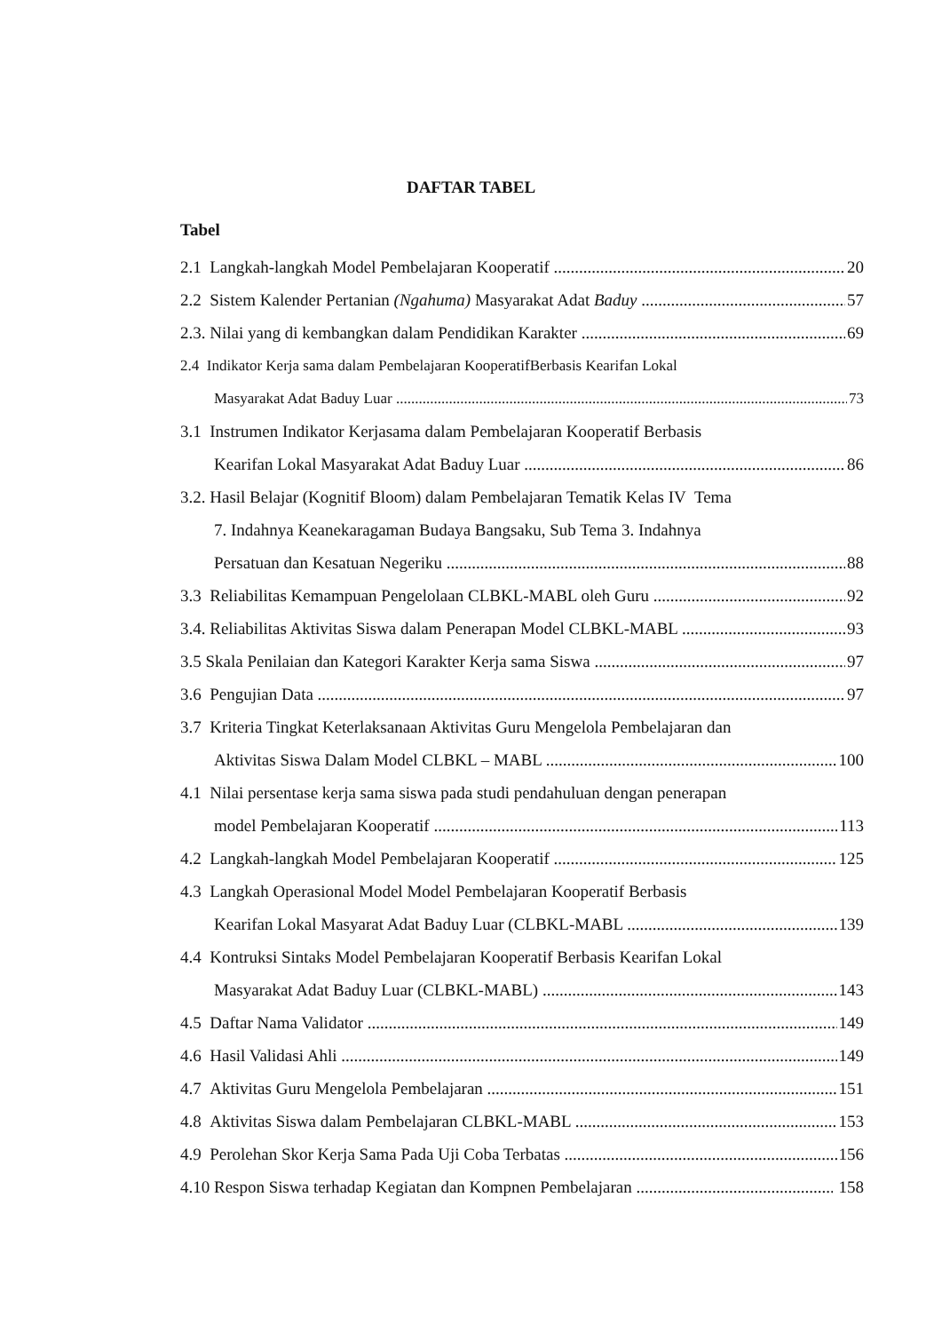DAFTAR TABEL
Tabel
2.1 Langkah-langkah Model Pembelajaran Kooperatif 20
2.2 Sistem Kalender Pertanian (Ngahuma) Masyarakat Adat Baduy 57
2.3. Nilai yang di kembangkan dalam Pendidikan Karakter 69
2.4 Indikator Kerja sama dalam Pembelajaran KooperatifBerbasis Kearifan Lokal
Masyarakat Adat Baduy Luar 73
3.1 Instrumen Indikator Kerjasama dalam Pembelajaran Kooperatif Berbasis
Kearifan Lokal Masyarakat Adat Baduy Luar 86
3.2. Hasil Belajar (Kognitif Bloom) dalam Pembelajaran Tematik Kelas IV Tema
7. Indahnya Keanekaragaman Budaya Bangsaku, Sub Tema 3. Indahnya
Persatuan dan Kesatuan Negeriku 88
3.3 Reliabilitas Kemampuan Pengelolaan CLBKL-MABL oleh Guru 92
3.4. Reliabilitas Aktivitas Siswa dalam Penerapan Model CLBKL-MABL 93
3.5 Skala Penilaian dan Kategori Karakter Kerja sama Siswa 97
3.6 Pengujian Data 97
3.7 Kriteria Tingkat Keterlaksanaan Aktivitas Guru Mengelola Pembelajaran dan
Aktivitas Siswa Dalam Model CLBKL – MABL 100
4.1 Nilai persentase kerja sama siswa pada studi pendahuluan dengan penerapan
model Pembelajaran Kooperatif 113
4.2 Langkah-langkah Model Pembelajaran Kooperatif 125
4.3 Langkah Operasional Model Model Pembelajaran Kooperatif Berbasis
Kearifan Lokal Masyarat Adat Baduy Luar (CLBKL-MABL 139
4.4 Kontruksi Sintaks Model Pembelajaran Kooperatif Berbasis Kearifan Lokal
Masyarakat Adat Baduy Luar (CLBKL-MABL) 143
4.5 Daftar Nama Validator 149
4.6 Hasil Validasi Ahli 149
4.7 Aktivitas Guru Mengelola Pembelajaran 151
4.8 Aktivitas Siswa dalam Pembelajaran CLBKL-MABL 153
4.9 Perolehan Skor Kerja Sama Pada Uji Coba Terbatas 156
4.10 Respon Siswa terhadap Kegiatan dan Kompnen Pembelajaran 158